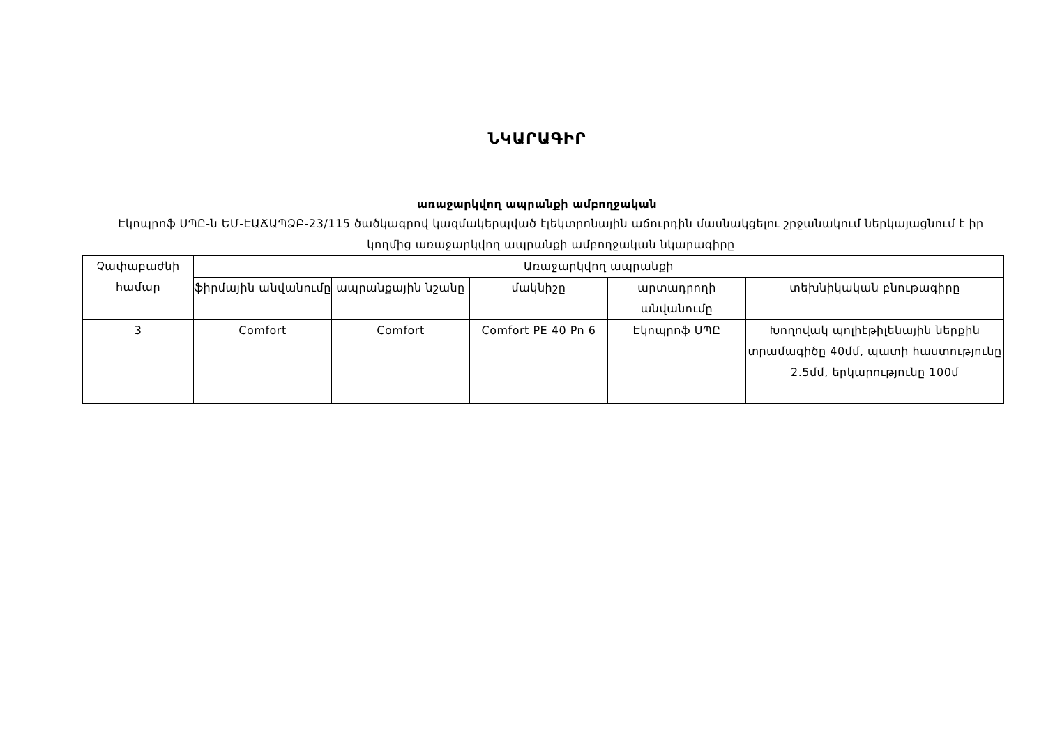ՆԿԱՐԱԳԻՐ
առաջարկվող ապրանքի ամբողջական
Էկոպրոֆ ՍՊԸ-ն ԵՄ-ԷԱՃԱՊՁԲ-23/115 ծածկագրով կազմակերպված էլեկտրոնային աճուրդին մասնակցելու շրջանակում ներկայացնում է իր կողմից առաջարկվող ապրանքի ամբողջական նկարագիրը
| Չափաբաժնի համար | Առաջարկվող ապրանքի | | | | |
| --- | --- | --- | --- | --- | --- |
| | ֆիրմային անվանումը | ապրանքային նշանը | մակնիշը | արտադրողի անվանումը | տեխնիկական բնութագիրը |
| 3 | Comfort | Comfort | Comfort PE 40 Pn 6 | Էկոպրոֆ ՍՊԸ | Խողովակ պոլիէթիլենային ներքին տրամագիծը 40մմ, պատի հաստությունը 2.5մմ, երկարությունը 100մ |